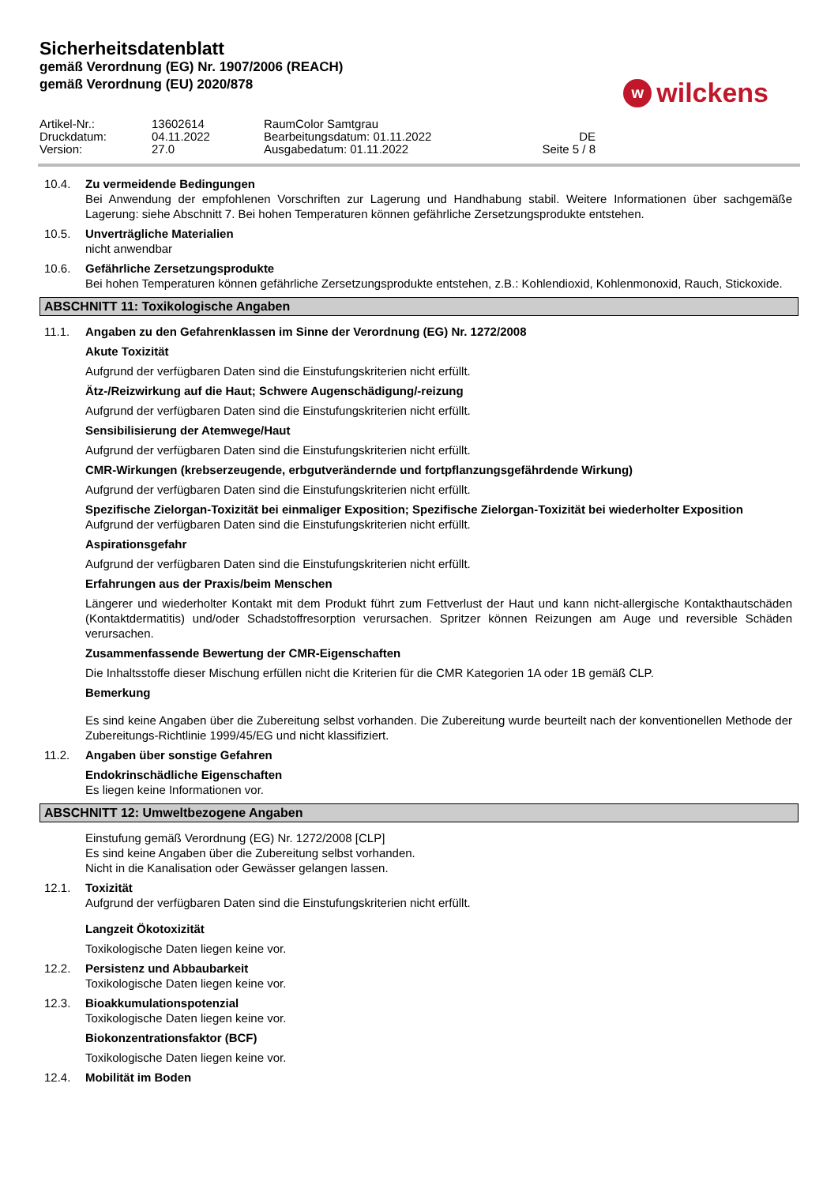Sicherheitsdatenblatt
gemäß Verordnung (EG) Nr. 1907/2006 (REACH)
gemäß Verordnung (EU) 2020/878
wwilckens
Artikel-Nr.:
13602614
RaumColor Samtgrau
Druckdatum:
04.11.2022
Bearbeitungsdatum: 01.11.2022
DE
Version:
27.0
Ausgabedatum: 01.11.2022
Seite 5 / 8
10.4. Zu vermeidende Bedingungen
Bei Anwendung der empfohlenen Vorschriften zur Lagerung und Handhabung stabil. Weitere Informationen über sachgemäße Lagerung: siehe Abschnitt 7. Bei hohen Temperaturen können gefährliche Zersetzungsprodukte entstehen.
10.5. Unverträgliche Materialien
nicht anwendbar
10.6. Gefährliche Zersetzungsprodukte
Bei hohen Temperaturen können gefährliche Zersetzungsprodukte entstehen, z.B.: Kohlendioxid, Kohlenmonoxid, Rauch, Stickoxide.
ABSCHNITT 11: Toxikologische Angaben
11.1. Angaben zu den Gefahrenklassen im Sinne der Verordnung (EG) Nr. 1272/2008
Akute Toxizität
Aufgrund der verfügbaren Daten sind die Einstufungskriterien nicht erfüllt.
Ätz-/Reizwirkung auf die Haut; Schwere Augenschädigung/-reizung
Aufgrund der verfügbaren Daten sind die Einstufungskriterien nicht erfüllt.
Sensibilisierung der Atemwege/Haut
Aufgrund der verfügbaren Daten sind die Einstufungskriterien nicht erfüllt.
CMR-Wirkungen (krebserzeugende, erbgutverändernde und fortpflanzungsgefährdende Wirkung)
Aufgrund der verfügbaren Daten sind die Einstufungskriterien nicht erfüllt.
Spezifische Zielorgan-Toxizität bei einmaliger Exposition; Spezifische Zielorgan-Toxizität bei wiederholter Exposition
Aufgrund der verfügbaren Daten sind die Einstufungskriterien nicht erfüllt.
Aspirationsgefahr
Aufgrund der verfügbaren Daten sind die Einstufungskriterien nicht erfüllt.
Erfahrungen aus der Praxis/beim Menschen
Längerer und wiederholter Kontakt mit dem Produkt führt zum Fettverlust der Haut und kann nicht-allergische Kontakthautschäden (Kontaktdermatitis) und/oder Schadstoffresorption verursachen. Spritzer können Reizungen am Auge und reversible Schäden verursachen.
Zusammenfassende Bewertung der CMR-Eigenschaften
Die Inhaltsstoffe dieser Mischung erfüllen nicht die Kriterien für die CMR Kategorien 1A oder 1B gemäß CLP.
Bemerkung
Es sind keine Angaben über die Zubereitung selbst vorhanden. Die Zubereitung wurde beurteilt nach der konventionellen Methode der Zubereitungs-Richtlinie 1999/45/EG und nicht klassifiziert.
11.2. Angaben über sonstige Gefahren
Endokrinschädliche Eigenschaften
Es liegen keine Informationen vor.
ABSCHNITT 12: Umweltbezogene Angaben
Einstufung gemäß Verordnung (EG) Nr. 1272/2008 [CLP]
Es sind keine Angaben über die Zubereitung selbst vorhanden.
Nicht in die Kanalisation oder Gewässer gelangen lassen.
12.1. Toxizität
Aufgrund der verfügbaren Daten sind die Einstufungskriterien nicht erfüllt.
Langzeit Ökotoxizität
Toxikologische Daten liegen keine vor.
12.2. Persistenz und Abbaubarkeit
Toxikologische Daten liegen keine vor.
12.3. Bioakkumulationspotenzial
Toxikologische Daten liegen keine vor.
Biokonzentrationsfaktor (BCF)
Toxikologische Daten liegen keine vor.
12.4. Mobilität im Boden